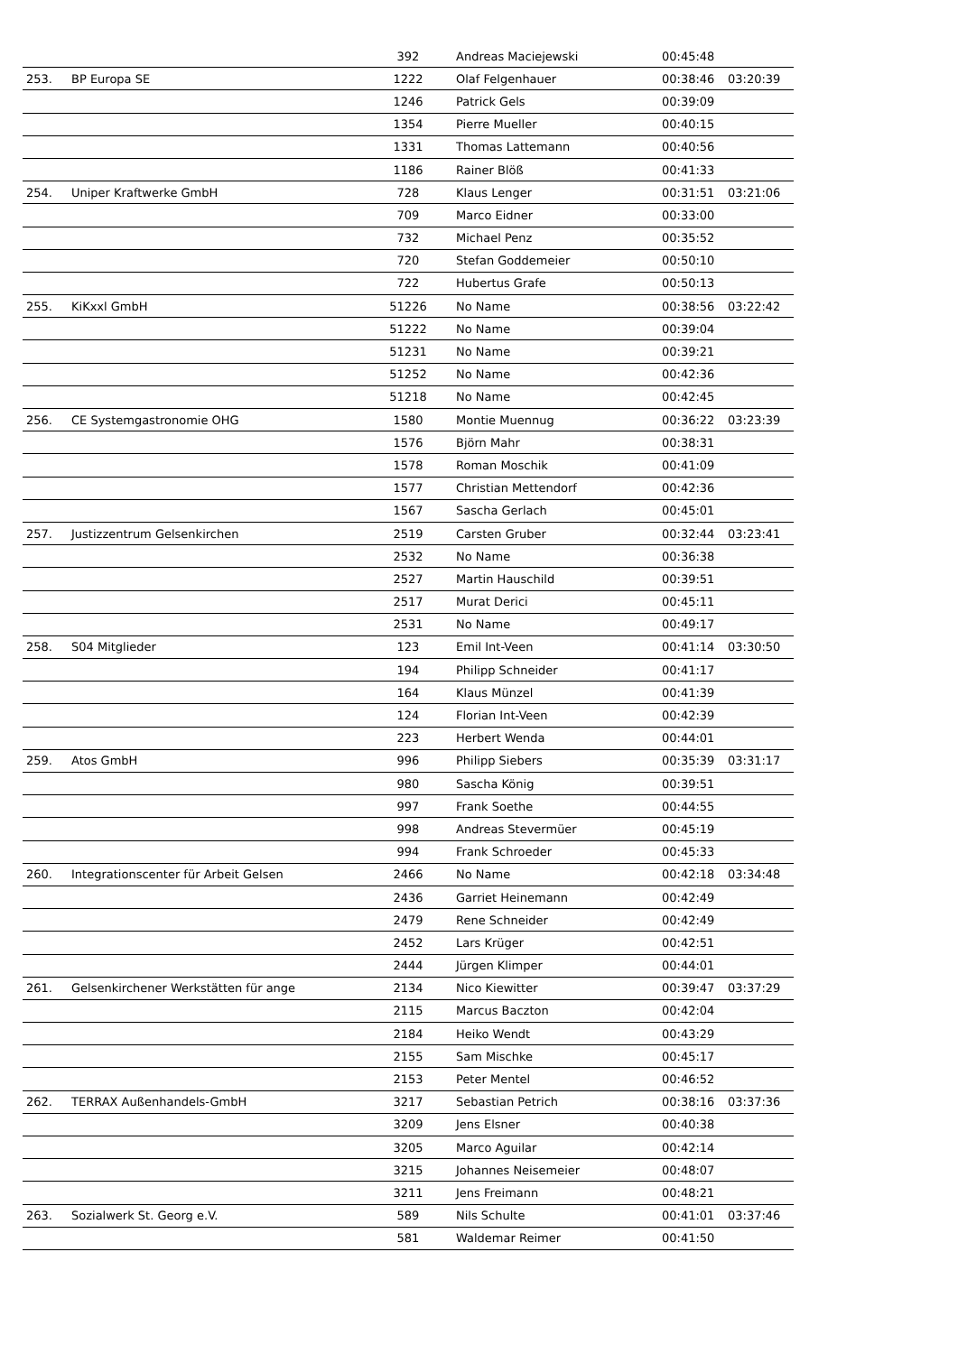| | | 392 | Andreas Maciejewski | 00:45:48 | |
| 253. | BP Europa SE | 1222 | Olaf Felgenhauer | 00:38:46 | 03:20:39 |
| | | 1246 | Patrick Gels | 00:39:09 | |
| | | 1354 | Pierre Mueller | 00:40:15 | |
| | | 1331 | Thomas Lattemann | 00:40:56 | |
| | | 1186 | Rainer Blöß | 00:41:33 | |
| 254. | Uniper Kraftwerke GmbH | 728 | Klaus Lenger | 00:31:51 | 03:21:06 |
| | | 709 | Marco Eidner | 00:33:00 | |
| | | 732 | Michael Penz | 00:35:52 | |
| | | 720 | Stefan Goddemeier | 00:50:10 | |
| | | 722 | Hubertus Grafe | 00:50:13 | |
| 255. | KiKxxl GmbH | 51226 | No Name | 00:38:56 | 03:22:42 |
| | | 51222 | No Name | 00:39:04 | |
| | | 51231 | No Name | 00:39:21 | |
| | | 51252 | No Name | 00:42:36 | |
| | | 51218 | No Name | 00:42:45 | |
| 256. | CE Systemgastronomie OHG | 1580 | Montie Muennug | 00:36:22 | 03:23:39 |
| | | 1576 | Björn Mahr | 00:38:31 | |
| | | 1578 | Roman Moschik | 00:41:09 | |
| | | 1577 | Christian Mettendorf | 00:42:36 | |
| | | 1567 | Sascha Gerlach | 00:45:01 | |
| 257. | Justizzentrum Gelsenkirchen | 2519 | Carsten Gruber | 00:32:44 | 03:23:41 |
| | | 2532 | No Name | 00:36:38 | |
| | | 2527 | Martin Hauschild | 00:39:51 | |
| | | 2517 | Murat Derici | 00:45:11 | |
| | | 2531 | No Name | 00:49:17 | |
| 258. | S04 Mitglieder | 123 | Emil Int-Veen | 00:41:14 | 03:30:50 |
| | | 194 | Philipp Schneider | 00:41:17 | |
| | | 164 | Klaus Münzel | 00:41:39 | |
| | | 124 | Florian Int-Veen | 00:42:39 | |
| | | 223 | Herbert Wenda | 00:44:01 | |
| 259. | Atos GmbH | 996 | Philipp Siebers | 00:35:39 | 03:31:17 |
| | | 980 | Sascha König | 00:39:51 | |
| | | 997 | Frank Soethe | 00:44:55 | |
| | | 998 | Andreas Stevermüer | 00:45:19 | |
| | | 994 | Frank Schroeder | 00:45:33 | |
| 260. | Integrationscenter für Arbeit Gelsen | 2466 | No Name | 00:42:18 | 03:34:48 |
| | | 2436 | Garriet Heinemann | 00:42:49 | |
| | | 2479 | Rene Schneider | 00:42:49 | |
| | | 2452 | Lars Krüger | 00:42:51 | |
| | | 2444 | Jürgen Klimper | 00:44:01 | |
| 261. | Gelsenkirchener Werkstätten für ange | 2134 | Nico Kiewitter | 00:39:47 | 03:37:29 |
| | | 2115 | Marcus Baczton | 00:42:04 | |
| | | 2184 | Heiko Wendt | 00:43:29 | |
| | | 2155 | Sam Mischke | 00:45:17 | |
| | | 2153 | Peter Mentel | 00:46:52 | |
| 262. | TERRAX Außenhandels-GmbH | 3217 | Sebastian Petrich | 00:38:16 | 03:37:36 |
| | | 3209 | Jens Elsner | 00:40:38 | |
| | | 3205 | Marco Aguilar | 00:42:14 | |
| | | 3215 | Johannes Neisemeier | 00:48:07 | |
| | | 3211 | Jens Freimann | 00:48:21 | |
| 263. | Sozialwerk St. Georg e.V. | 589 | Nils Schulte | 00:41:01 | 03:37:46 |
| | | 581 | Waldemar Reimer | 00:41:50 | |